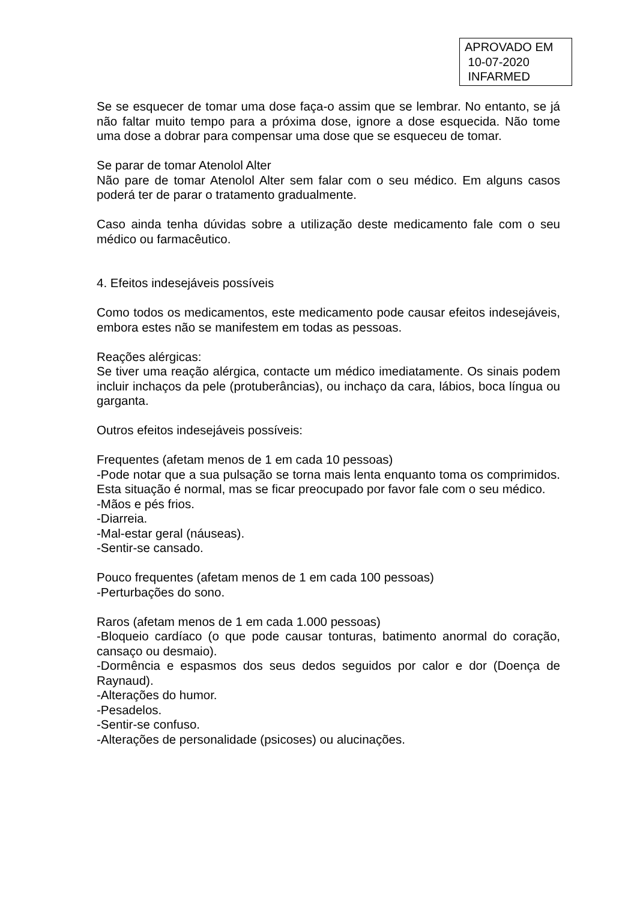APROVADO EM
10-07-2020
INFARMED
Se se esquecer de tomar uma dose faça-o assim que se lembrar. No entanto, se já não faltar muito tempo para a próxima dose, ignore a dose esquecida. Não tome uma dose a dobrar para compensar uma dose que se esqueceu de tomar.
Se parar de tomar Atenolol Alter
Não pare de tomar Atenolol Alter sem falar com o seu médico. Em alguns casos poderá ter de parar o tratamento gradualmente.
Caso ainda tenha dúvidas sobre a utilização deste medicamento fale com o seu médico ou farmacêutico.
4. Efeitos indesejáveis possíveis
Como todos os medicamentos, este medicamento pode causar efeitos indesejáveis, embora estes não se manifestem em todas as pessoas.
Reações alérgicas:
Se tiver uma reação alérgica, contacte um médico imediatamente. Os sinais podem incluir inchaços da pele (protuberâncias), ou inchaço da cara, lábios, boca língua ou garganta.
Outros efeitos indesejáveis possíveis:
Frequentes (afetam menos de 1 em cada 10 pessoas)
-Pode notar que a sua pulsação se torna mais lenta enquanto toma os comprimidos. Esta situação é normal, mas se ficar preocupado por favor fale com o seu médico.
-Mãos e pés frios.
-Diarreia.
-Mal-estar geral (náuseas).
-Sentir-se cansado.
Pouco frequentes (afetam menos de 1 em cada 100 pessoas)
-Perturbações do sono.
Raros (afetam menos de 1 em cada 1.000 pessoas)
-Bloqueio cardíaco (o que pode causar tonturas, batimento anormal do coração, cansaço ou desmaio).
-Dormência e espasmos dos seus dedos seguidos por calor e dor (Doença de Raynaud).
-Alterações do humor.
-Pesadelos.
-Sentir-se confuso.
-Alterações de personalidade (psicoses) ou alucinações.